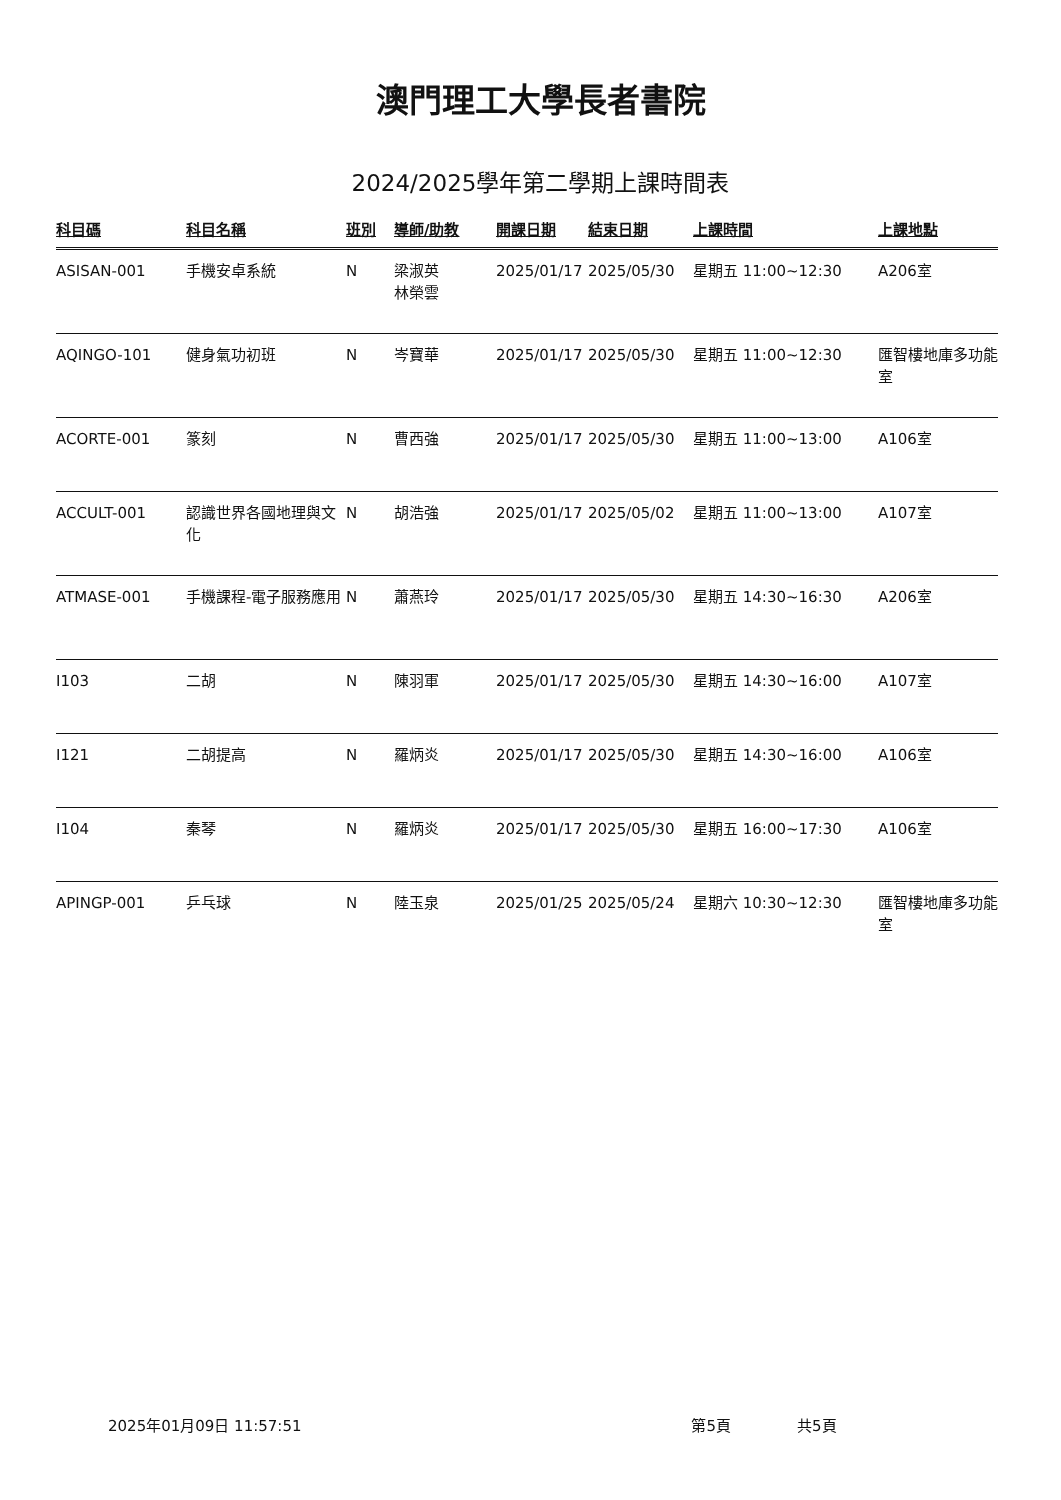澳門理工大學長者書院
2024/2025學年第二學期上課時間表
| 科目碼 | 科目名稱 | 班別 | 導師/助教 | 開課日期 | 結束日期 | 上課時間 | 上課地點 |
| --- | --- | --- | --- | --- | --- | --- | --- |
| ASISAN-001 | 手機安卓系統 | N | 梁淑英 林榮雲 | 2025/01/17 | 2025/05/30 | 星期五 11:00~12:30 | A206室 |
| AQINGO-101 | 健身氣功初班 | N | 岑寶華 | 2025/01/17 | 2025/05/30 | 星期五 11:00~12:30 | 匯智樓地庫多功能室 |
| ACORTE-001 | 篆刻 | N | 曹西強 | 2025/01/17 | 2025/05/30 | 星期五 11:00~13:00 | A106室 |
| ACCULT-001 | 認識世界各國地理與文化 | N | 胡浩強 | 2025/01/17 | 2025/05/02 | 星期五 11:00~13:00 | A107室 |
| ATMASE-001 | 手機課程-電子服務應用 | N | 蕭燕玲 | 2025/01/17 | 2025/05/30 | 星期五 14:30~16:30 | A206室 |
| I103 | 二胡 | N | 陳羽軍 | 2025/01/17 | 2025/05/30 | 星期五 14:30~16:00 | A107室 |
| I121 | 二胡提高 | N | 羅炳炎 | 2025/01/17 | 2025/05/30 | 星期五 14:30~16:00 | A106室 |
| I104 | 秦琴 | N | 羅炳炎 | 2025/01/17 | 2025/05/30 | 星期五 16:00~17:30 | A106室 |
| APINGP-001 | 乒乓球 | N | 陸玉泉 | 2025/01/25 | 2025/05/24 | 星期六 10:30~12:30 | 匯智樓地庫多功能室 |
2025年01月09日 11:57:51 第5頁 共5頁